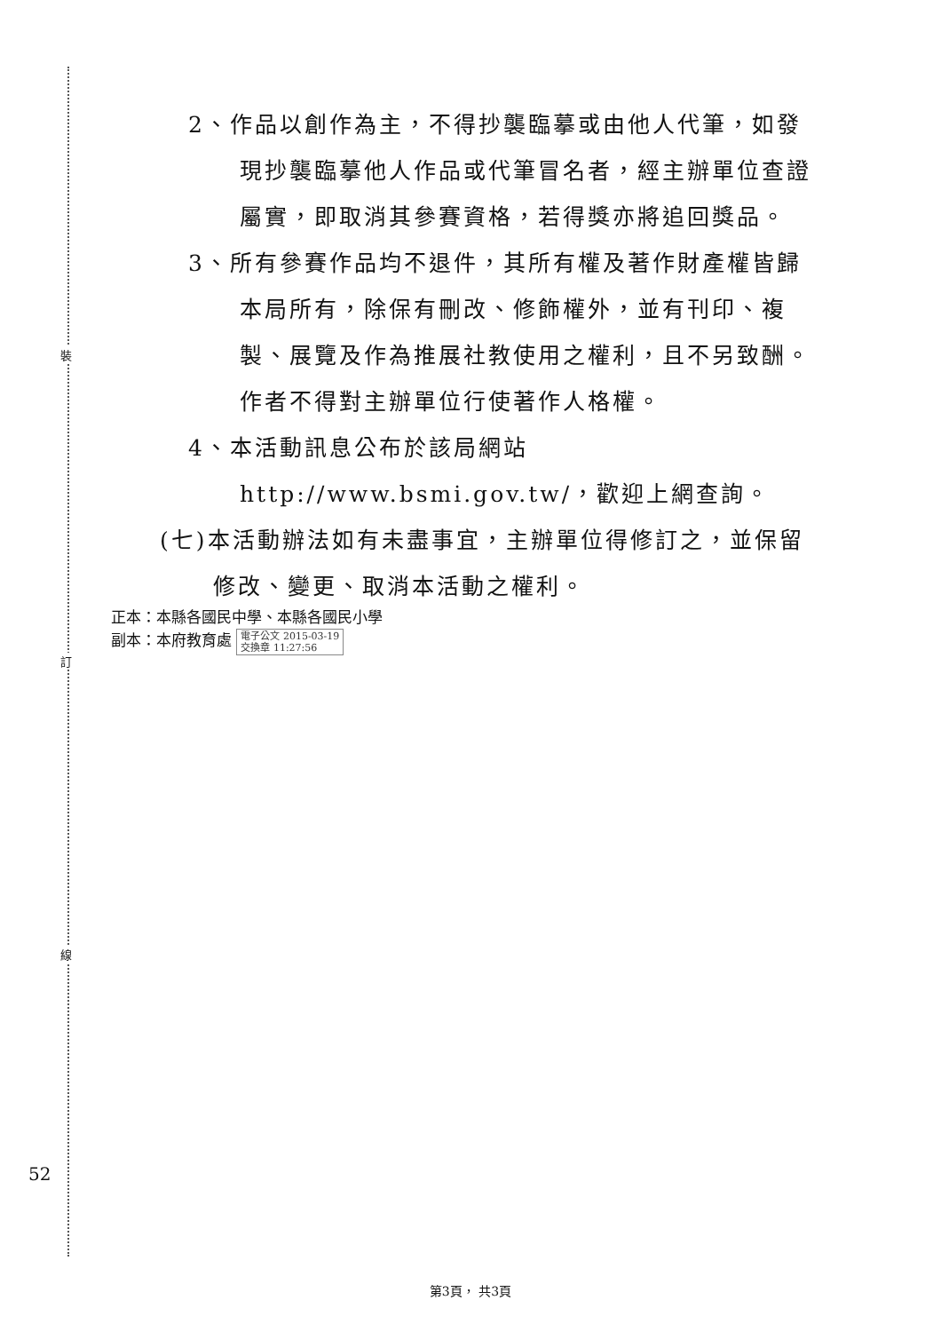裝
訂
線
2、作品以創作為主，不得抄襲臨摹或由他人代筆，如發現抄襲臨摹他人作品或代筆冒名者，經主辦單位查證屬實，即取消其參賽資格，若得獎亦將追回獎品。
3、所有參賽作品均不退件，其所有權及著作財產權皆歸本局所有，除保有刪改、修飾權外，並有刊印、複製、展覽及作為推展社教使用之權利，且不另致酬。作者不得對主辦單位行使著作人格權。
4、本活動訊息公布於該局網站http://www.bsmi.gov.tw/，歡迎上網查詢。
(七)本活動辦法如有未盡事宜，主辦單位得修訂之，並保留修改、變更、取消本活動之權利。
正本：本縣各國民中學、本縣各國民小學
副本：本府教育處 電子公文 2015-03-19
交換章 11:27:56
52
第3頁， 共3頁